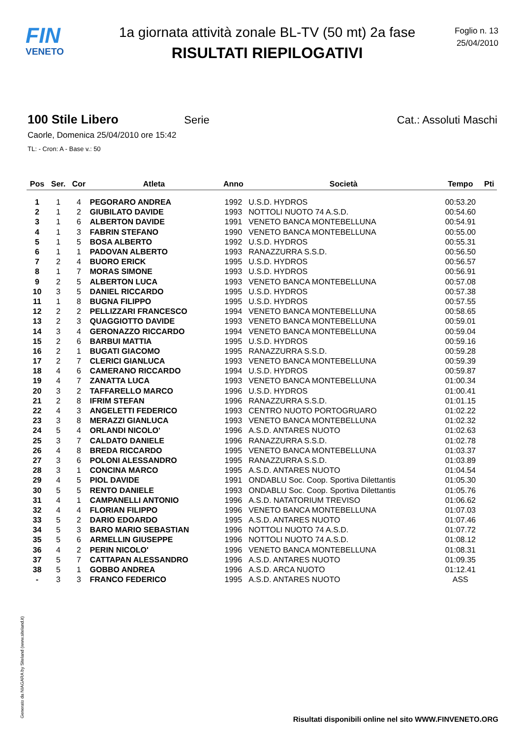FIN
VENETO
1a giornata attività zonale BL-TV (50 mt) 2a fase
RISULTATI RIEPILOGATIVI
Foglio n. 13
25/04/2010
100 Stile Libero Serie Cat.: Assoluti Maschi
Caorle, Domenica 25/04/2010 ore 15:42
TL: - Cron: A - Base v.: 50
| Pos | Ser. | Cor | Atleta | Anno | Società | Tempo | Pti |
| --- | --- | --- | --- | --- | --- | --- | --- |
| 1 | 1 | 4 | PEGORARO ANDREA | 1992 | U.S.D. HYDROS | 00:53.20 | |
| 2 | 1 | 2 | GIUBILATO DAVIDE | 1993 | NOTTOLI NUOTO 74 A.S.D. | 00:54.60 | |
| 3 | 1 | 6 | ALBERTON DAVIDE | 1991 | VENETO BANCA MONTEBELLUNA | 00:54.91 | |
| 4 | 1 | 3 | FABRIN STEFANO | 1990 | VENETO BANCA MONTEBELLUNA | 00:55.00 | |
| 5 | 1 | 5 | BOSA ALBERTO | 1992 | U.S.D. HYDROS | 00:55.31 | |
| 6 | 1 | 1 | PADOVAN ALBERTO | 1993 | RANAZZURRA S.S.D. | 00:56.50 | |
| 7 | 2 | 4 | BUORO ERICK | 1995 | U.S.D. HYDROS | 00:56.57 | |
| 8 | 1 | 7 | MORAS SIMONE | 1993 | U.S.D. HYDROS | 00:56.91 | |
| 9 | 2 | 5 | ALBERTON LUCA | 1993 | VENETO BANCA MONTEBELLUNA | 00:57.08 | |
| 10 | 3 | 5 | DANIEL RICCARDO | 1995 | U.S.D. HYDROS | 00:57.38 | |
| 11 | 1 | 8 | BUGNA FILIPPO | 1995 | U.S.D. HYDROS | 00:57.55 | |
| 12 | 2 | 2 | PELLIZZARI FRANCESCO | 1994 | VENETO BANCA MONTEBELLUNA | 00:58.65 | |
| 13 | 2 | 3 | QUAGGIOTTO DAVIDE | 1993 | VENETO BANCA MONTEBELLUNA | 00:59.01 | |
| 14 | 3 | 4 | GERONAZZO RICCARDO | 1994 | VENETO BANCA MONTEBELLUNA | 00:59.04 | |
| 15 | 2 | 6 | BARBUI MATTIA | 1995 | U.S.D. HYDROS | 00:59.16 | |
| 16 | 2 | 1 | BUGATI GIACOMO | 1995 | RANAZZURRA S.S.D. | 00:59.28 | |
| 17 | 2 | 7 | CLERICI GIANLUCA | 1993 | VENETO BANCA MONTEBELLUNA | 00:59.39 | |
| 18 | 4 | 6 | CAMERANO RICCARDO | 1994 | U.S.D. HYDROS | 00:59.87 | |
| 19 | 4 | 7 | ZANATTA LUCA | 1993 | VENETO BANCA MONTEBELLUNA | 01:00.34 | |
| 20 | 3 | 2 | TAFFARELLO MARCO | 1996 | U.S.D. HYDROS | 01:00.41 | |
| 21 | 2 | 8 | IFRIM STEFAN | 1996 | RANAZZURRA S.S.D. | 01:01.15 | |
| 22 | 4 | 3 | ANGELETTI FEDERICO | 1993 | CENTRO NUOTO PORTOGRUARO | 01:02.22 | |
| 23 | 3 | 8 | MERAZZI GIANLUCA | 1993 | VENETO BANCA MONTEBELLUNA | 01:02.32 | |
| 24 | 5 | 4 | ORLANDI NICOLO' | 1996 | A.S.D. ANTARES NUOTO | 01:02.63 | |
| 25 | 3 | 7 | CALDATO DANIELE | 1996 | RANAZZURRA S.S.D. | 01:02.78 | |
| 26 | 4 | 8 | BREDA RICCARDO | 1995 | VENETO BANCA MONTEBELLUNA | 01:03.37 | |
| 27 | 3 | 6 | POLONI ALESSANDRO | 1995 | RANAZZURRA S.S.D. | 01:03.89 | |
| 28 | 3 | 1 | CONCINA MARCO | 1995 | A.S.D. ANTARES NUOTO | 01:04.54 | |
| 29 | 4 | 5 | PIOL DAVIDE | 1991 | ONDABLU Soc. Coop. Sportiva Dilettantis | 01:05.30 | |
| 30 | 5 | 5 | RENTO DANIELE | 1993 | ONDABLU Soc. Coop. Sportiva Dilettantis | 01:05.76 | |
| 31 | 4 | 1 | CAMPANELLI ANTONIO | 1996 | A.S.D. NATATORIUM TREVISO | 01:06.62 | |
| 32 | 4 | 4 | FLORIAN FILIPPO | 1996 | VENETO BANCA MONTEBELLUNA | 01:07.03 | |
| 33 | 5 | 2 | DARIO EDOARDO | 1995 | A.S.D. ANTARES NUOTO | 01:07.46 | |
| 34 | 5 | 3 | BARO MARIO SEBASTIAN | 1996 | NOTTOLI NUOTO 74 A.S.D. | 01:07.72 | |
| 35 | 5 | 6 | ARMELLIN GIUSEPPE | 1996 | NOTTOLI NUOTO 74 A.S.D. | 01:08.12 | |
| 36 | 4 | 2 | PERIN NICOLO' | 1996 | VENETO BANCA MONTEBELLUNA | 01:08.31 | |
| 37 | 5 | 7 | CATTAPAN ALESSANDRO | 1996 | A.S.D. ANTARES NUOTO | 01:09.35 | |
| 38 | 5 | 1 | GOBBO ANDREA | 1996 | A.S.D. ARCA NUOTO | 01:12.41 | |
| - | 3 | 3 | FRANCO FEDERICO | 1995 | A.S.D. ANTARES NUOTO | ASS | |
Generato da NIAGARA by Siteland (www.siteland.it)
Risultati disponibili online nel sito WWW.FINVENETO.ORG